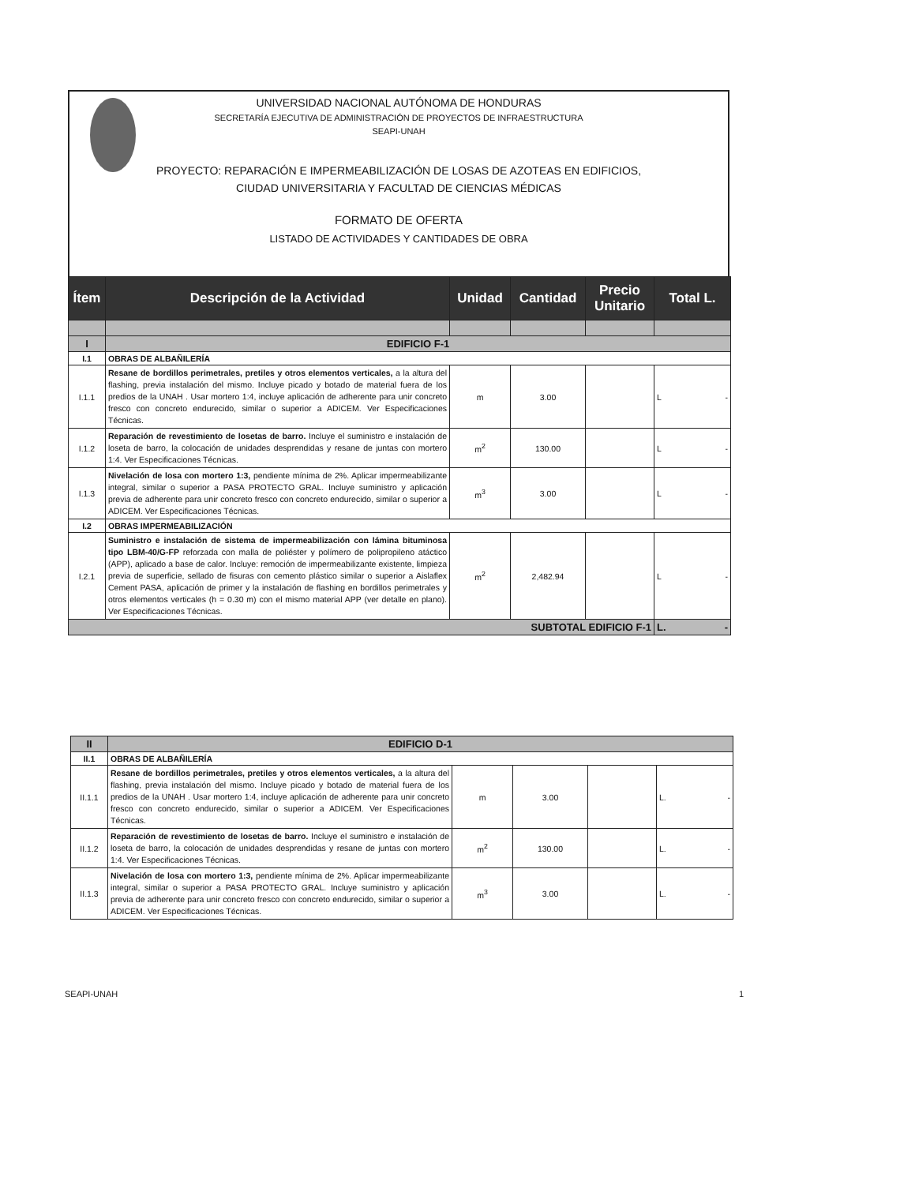UNIVERSIDAD NACIONAL AUTÓNOMA DE HONDURAS
SECRETARÍA EJECUTIVA DE ADMINISTRACIÓN DE PROYECTOS DE INFRAESTRUCTURA
SEAPI-UNAH
PROYECTO: REPARACIÓN E IMPERMEABILIZACIÓN DE LOSAS DE AZOTEAS EN EDIFICIOS,
CIUDAD UNIVERSITARIA Y FACULTAD DE CIENCIAS MÉDICAS
FORMATO DE OFERTA
LISTADO DE ACTIVIDADES Y CANTIDADES DE OBRA
| Ítem | Descripción de la Actividad | Unidad | Cantidad | Precio Unitario | Total L. |
| --- | --- | --- | --- | --- | --- |
| I | EDIFICIO F-1 | | | | |
| I.1 | OBRAS DE ALBAÑILERÍA | | | | |
| I.1.1 | Resane de bordillos perimetrales, pretiles y otros elementos verticales, a la altura del flashing, previa instalación del mismo. Incluye picado y botado de material fuera de los predios de la UNAH . Usar mortero 1:4, incluye aplicación de adherente para unir concreto fresco con concreto endurecido, similar o superior a ADICEM. Ver Especificaciones Técnicas. | m | 3.00 | | L - |
| I.1.2 | Reparación de revestimiento de losetas de barro. Incluye el suministro e instalación de loseta de barro, la colocación de unidades desprendidas y resane de juntas con mortero 1:4. Ver Especificaciones Técnicas. | m<sup>2</sup> | 130.00 | | L - |
| I.1.3 | Nivelación de losa con mortero 1:3, pendiente mínima de 2%. Aplicar impermeabilizante integral, similar o superior a PASA PROTECTO GRAL. Incluye suministro y aplicación previa de adherente para unir concreto fresco con concreto endurecido, similar o superior a ADICEM. Ver Especificaciones Técnicas. | m<sup>3</sup> | 3.00 | | L - |
| I.2 | OBRAS IMPERMEABILIZACIÓN | | | | |
| I.2.1 | Suministro e instalación de sistema de impermeabilización con lámina bituminosa tipo LBM-40/G-FP reforzada con malla de poliéster y polímero de polipropileno atáctico (APP), aplicado a base de calor. Incluye: remoción de impermeabilizante existente, limpieza previa de superficie, sellado de fisuras con cemento plástico similar o superior a Aislaflex Cement PASA, aplicación de primer y la instalación de flashing en bordillos perimetrales y otros elementos verticales (h = 0.30 m) con el mismo material APP (ver detalle en plano). Ver Especificaciones Técnicas. | m<sup>2</sup> | 2,482.94 | | L - |
| SUBTOTAL EDIFICIO F-1 | | | | | L. - |
| II | EDIFICIO D-1 | | | | |
| II.1 | OBRAS DE ALBAÑILERÍA | | | | |
| II.1.1 | Resane de bordillos perimetrales, pretiles y otros elementos verticales, a la altura del flashing, previa instalación del mismo. Incluye picado y botado de material fuera de los predios de la UNAH . Usar mortero 1:4, incluye aplicación de adherente para unir concreto fresco con concreto endurecido, similar o superior a ADICEM. Ver Especificaciones Técnicas. | m | 3.00 | | L. - |
| II.1.2 | Reparación de revestimiento de losetas de barro. Incluye el suministro e instalación de loseta de barro, la colocación de unidades desprendidas y resane de juntas con mortero 1:4. Ver Especificaciones Técnicas. | m<sup>2</sup> | 130.00 | | L. - |
| II.1.3 | Nivelación de losa con mortero 1:3, pendiente mínima de 2%. Aplicar impermeabilizante integral, similar o superior a PASA PROTECTO GRAL. Incluye suministro y aplicación previa de adherente para unir concreto fresco con concreto endurecido, similar o superior a ADICEM. Ver Especificaciones Técnicas. | m<sup>3</sup> | 3.00 | | L. - |
SEAPI-UNAH 1